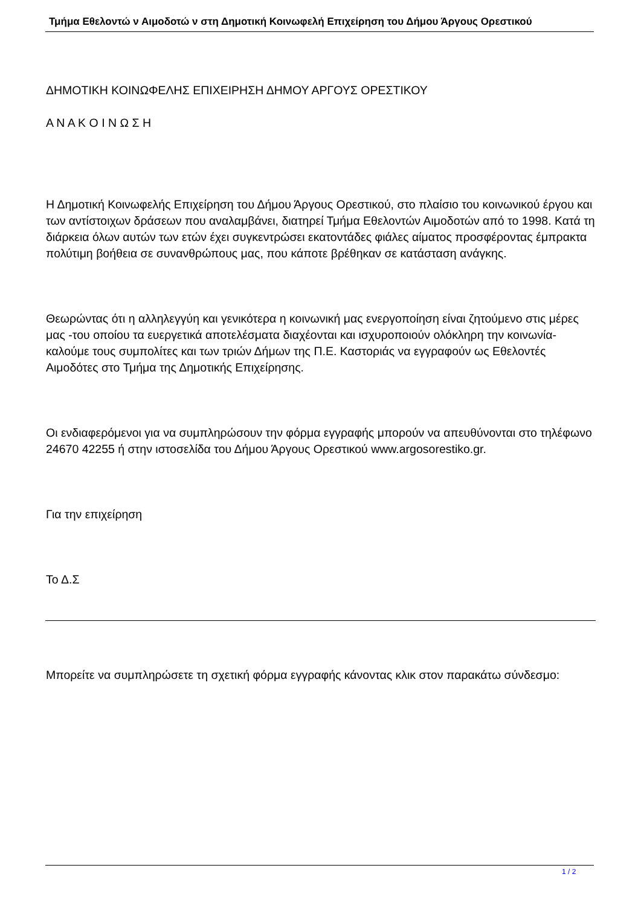Τμήμα Εθελοντώ ν Αιμοδοτώ ν στη Δημοτική Κοινωφελή Επιχείρηση του Δήμου Άργους Ορεστικού
ΔΗΜΟΤΙΚΗ ΚΟΙΝΩΦΕΛΗΣ ΕΠΙΧΕΙΡΗΣΗ ΔΗΜΟΥ ΑΡΓΟΥΣ ΟΡΕΣΤΙΚΟΥ
Α Ν Α Κ Ο Ι Ν Ω Σ Η
Η Δημοτική Κοινωφελής Επιχείρηση του Δήμου Άργους Ορεστικού, στο πλαίσιο του κοινωνικού έργου και των αντίστοιχων δράσεων που αναλαμβάνει, διατηρεί Τμήμα Εθελοντών Αιμοδοτών από το 1998. Κατά τη διάρκεια όλων αυτών των ετών έχει συγκεντρώσει εκατοντάδες φιάλες αίματος προσφέροντας έμπρακτα πολύτιμη βοήθεια σε συνανθρώπους μας, που κάποτε βρέθηκαν σε κατάσταση ανάγκης.
Θεωρώντας ότι η αλληλεγγύη και γενικότερα η κοινωνική μας ενεργοποίηση είναι ζητούμενο στις μέρες μας -του οποίου τα ευεργετικά αποτελέσματα διαχέονται και ισχυροποιούν ολόκληρη την κοινωνία- καλούμε τους συμπολίτες και των τριών Δήμων της Π.Ε. Καστοριάς να εγγραφούν ως Εθελοντές Αιμοδότες στο Τμήμα της Δημοτικής Επιχείρησης.
Οι ενδιαφερόμενοι για να συμπληρώσουν την φόρμα εγγραφής μπορούν να απευθύνονται στο τηλέφωνο 24670 42255 ή στην ιστοσελίδα του Δήμου Άργους Ορεστικού www.argosorestiko.gr.
Για την επιχείρηση
Το Δ.Σ
Μπορείτε να συμπληρώσετε τη σχετική φόρμα εγγραφής κάνοντας κλικ στον παρακάτω σύνδεσμο:
1 / 2